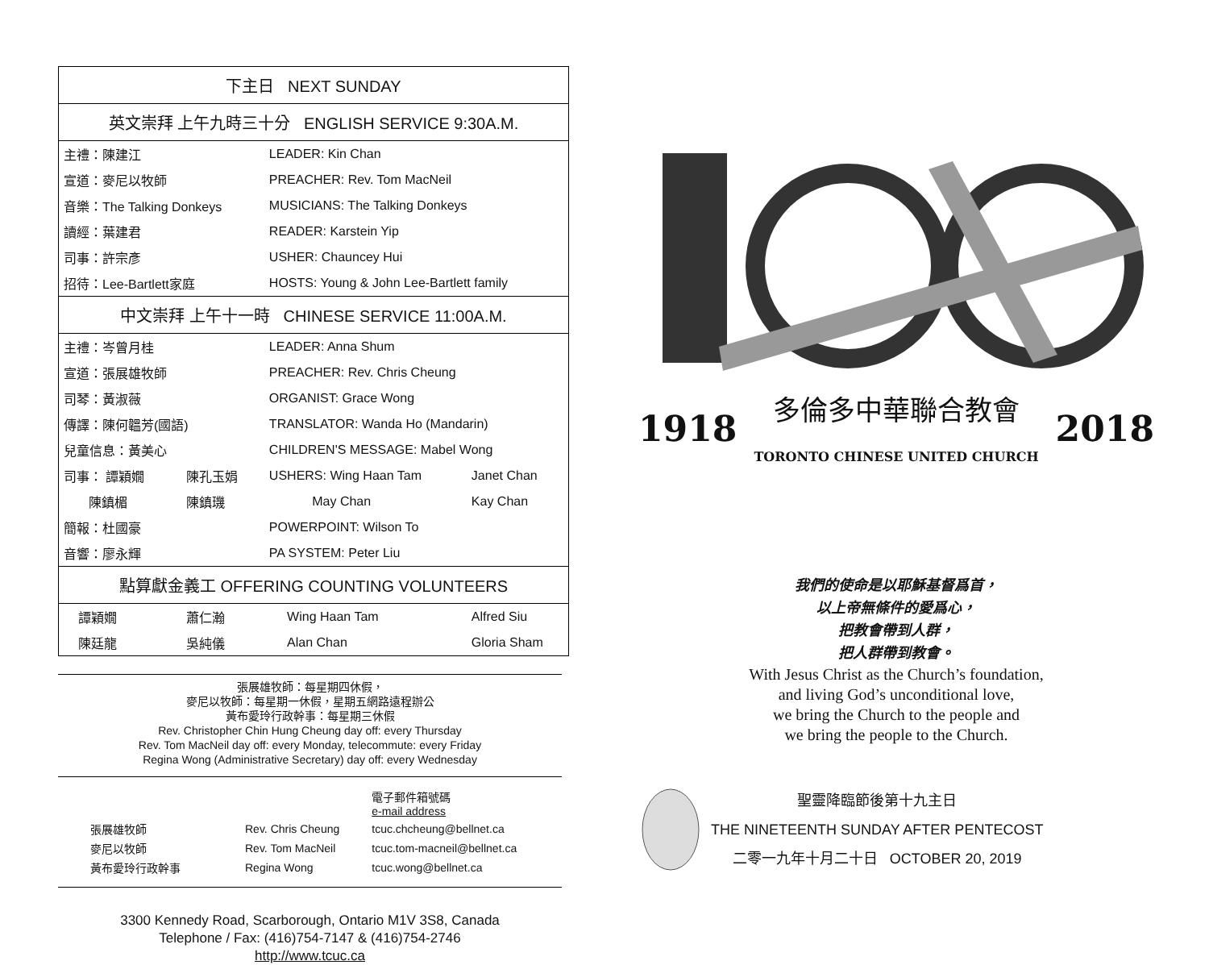| 下主日 NEXT SUNDAY | | | |
| --- | --- | --- | --- |
| 英文崇拜 上午九時三十分 ENGLISH SERVICE 9:30A.M. | | | |
| 主禮：陳建江 | | LEADER: Kin Chan | |
| 宣道：麥尼以牧師 | | PREACHER: Rev. Tom MacNeil | |
| 音樂：The Talking Donkeys | | MUSICIANS: The Talking Donkeys | |
| 讀經：葉建君 | | READER: Karstein Yip | |
| 司事：許宗彥 | | USHER: Chauncey Hui | |
| 招待：Lee-Bartlett家庭 | | HOSTS: Young & John Lee-Bartlett family | |
| 中文崇拜 上午十一時 CHINESE SERVICE 11:00A.M. | | | |
| 主禮：岑曾月桂 | | LEADER: Anna Shum | |
| 宣道：張展雄牧師 | | PREACHER: Rev. Chris Cheung | |
| 司琴：黃淑薇 | | ORGANIST: Grace Wong | |
| 傳譯：陳何韞芳(國語) | | TRANSLATOR: Wanda Ho (Mandarin) | |
| 兒童信息：黃美心 | | CHILDREN'S MESSAGE: Mabel Wong | |
| 司事： 譚穎嫺 | 陳孔玉娟 | USHERS: Wing Haan Tam | Janet Chan |
| 陳鎮楣 | 陳鎮璣 | May Chan | Kay Chan |
| 簡報：杜國豪 | | POWERPOINT: Wilson To | |
| 音響：廖永輝 | | PA SYSTEM: Peter Liu | |
| 點算獻金義工 OFFERING COUNTING VOLUNTEERS | | | |
| 譚穎嫺 | 蕭仁瀚 | Wing Haan Tam | Alfred Siu |
| 陳廷龍 | 吳純儀 | Alan Chan | Gloria Sham |
張展雄牧師：每星期四休假，
麥尼以牧師：每星期一休假，星期五網路遠程辦公
黃布愛玲行政幹事：每星期三休假
Rev. Christopher Chin Hung Cheung day off: every Thursday
Rev. Tom MacNeil day off: every Monday, telecommute: every Friday
Regina Wong (Administrative Secretary) day off: every Wednesday
| | | 電子郵件箱號碼 e-mail address |
| 張展雄牧師 | Rev. Chris Cheung | tcuc.chcheung@bellnet.ca |
| 麥尼以牧師 | Rev. Tom MacNeil | tcuc.tom-macneil@bellnet.ca |
| 黃布愛玲行政幹事 | Regina Wong | tcuc.wong@bellnet.ca |
3300 Kennedy Road, Scarborough, Ontario M1V 3S8, Canada
Telephone / Fax: (416)754-7147 & (416)754-2746
http://www.tcuc.ca
1918 多倫多中華聯合教會
TORONTO CHINESE UNITED CHURCH 2018
我們的使命是以耶穌基督爲首，
以上帝無條件的愛爲心，
把教會帶到人群，
把人群帶到教會。
With Jesus Christ as the Church’s foundation,
and living God’s unconditional love,
we bring the Church to the people and
we bring the people to the Church.
聖靈降臨節後第十九主日
THE NINETEENTH SUNDAY AFTER PENTECOST
二零一九年十月二十日 OCTOBER 20, 2019